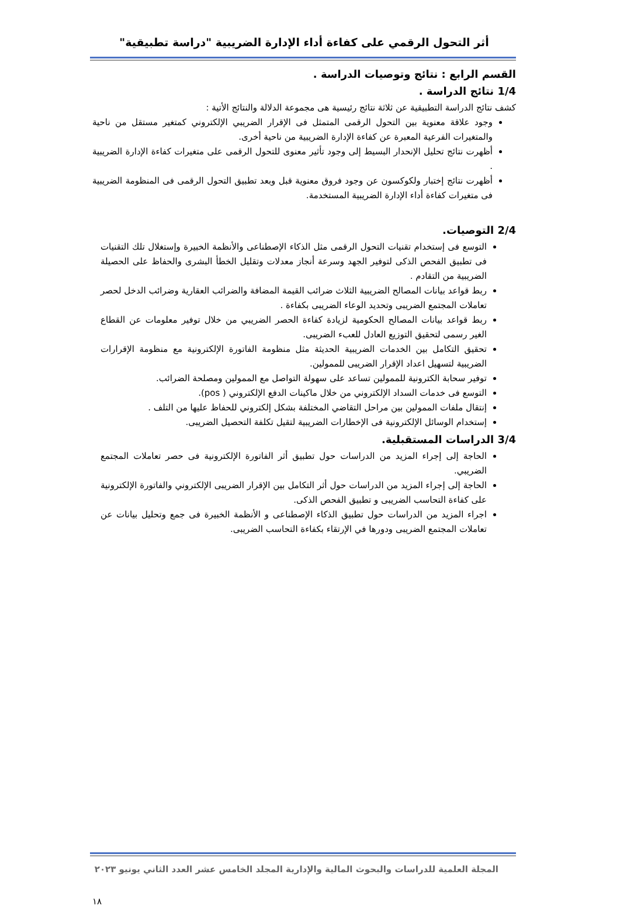أثر التحول الرقمي على كفاءة أداء الإدارة الضريبية "دراسة تطبيقية"
القسم الرابع : نتائج وتوصيات الدراسة .
1/4 نتائج الدراسة .
كشف نتائج الدراسة التطبيقية عن ثلاثة نتائج رئيسية هى مجموعة الدلالة والنتائج الأتية :
وجود علاقة معنوية بين التحول الرقمى المتمثل فى الإقرار الضريبي الإلكتروني كمتغير مستقل من ناحية والمتغيرات الفرعية المعبرة عن كفاءة الإدارة الضريبية من ناحية أخرى.
أظهرت نتائج تحليل الإنحدار البسيط إلى وجود تأثير معنوى للتحول الرقمى على متغيرات كفاءة الإدارة الضريبية .
أظهرت نتائج إختبار ولكوكسون عن وجود فروق معنوية قبل وبعد تطبيق التحول الرقمى فى المنظومة الضريبية فى متغيرات كفاءة أداء الإدارة الضريبية المستخدمة.
2/4 التوصيات.
التوسع فى إستخدام تقنيات التحول الرقمى مثل الذكاء الإصطناعى والأنظمة الخبيرة وإستغلال تلك التقنيات فى تطبيق الفحص الذكى لتوفير الجهد وسرعة أنجاز معدلات وتقليل الخطأ البشرى والحفاظ على الحصيلة الضريبية من التقادم .
ربط قواعد بيانات المصالح الضريبية الثلاث ضرائب القيمة المضافة والضرائب العقارية وضرائب الدخل لحصر تعاملات المجتمع الضريبى وتحديد الوعاء الضريبى بكفاءة .
ربط قواعد بيانات المصالح الحكومية لزيادة كفاءة الحصر الضريبي من خلال توفير معلومات عن القطاع الغير رسمى لتحقيق التوزيع العادل للعبء الضريبى.
تحقيق التكامل بين الخدمات الضريبية الحديثة مثل منظومة الفاتورة الإلكترونية مع منظومة الإقرارات الضريبية لتسهيل اعداد الإقرار الضريبى للممولين.
توفير سحابة الكترونية للممولين تساعد على سهولة التواصل مع الممولين ومصلحة الضرائب.
التوسع فى خدمات السداد الإلكتروني من خلال ماكينات الدفع الإلكتروني ( pos).
إنتقال ملفات الممولين بين مراحل التقاضي المختلفة بشكل إلكتروني للحفاظ عليها من التلف .
إستخدام الوسائل الإلكترونية فى الإخطارات الضريبية لتقيل تكلفة التحصيل الضريبى.
3/4 الدراسات المستقبلية.
الحاجة إلى إجراء المزيد من الدراسات حول تطبيق أثر الفاتورة الإلكترونية فى حصر تعاملات المجتمع الضريبي.
الحاجة إلى إجراء المزيد من الدراسات حول أثر التكامل بين الإقرار الضريبى الإلكتروني والفاتورة الإلكترونية على كفاءة التحاسب الضريبى و تطبيق الفحص الذكى.
اجراء المزيد من الدراسات حول تطبيق الذكاء الإصطناعى و الأنظمة الخبيرة فى جمع وتحليل بيانات عن تعاملات المجتمع الضريبى ودورها في الإرتقاء بكفاءة التحاسب الضريبى.
المجلة العلمية للدراسات والبحوث المالية والإدارية المجلد الخامس عشر العدد الثاني يونيو ٢٠٢٣
١٨